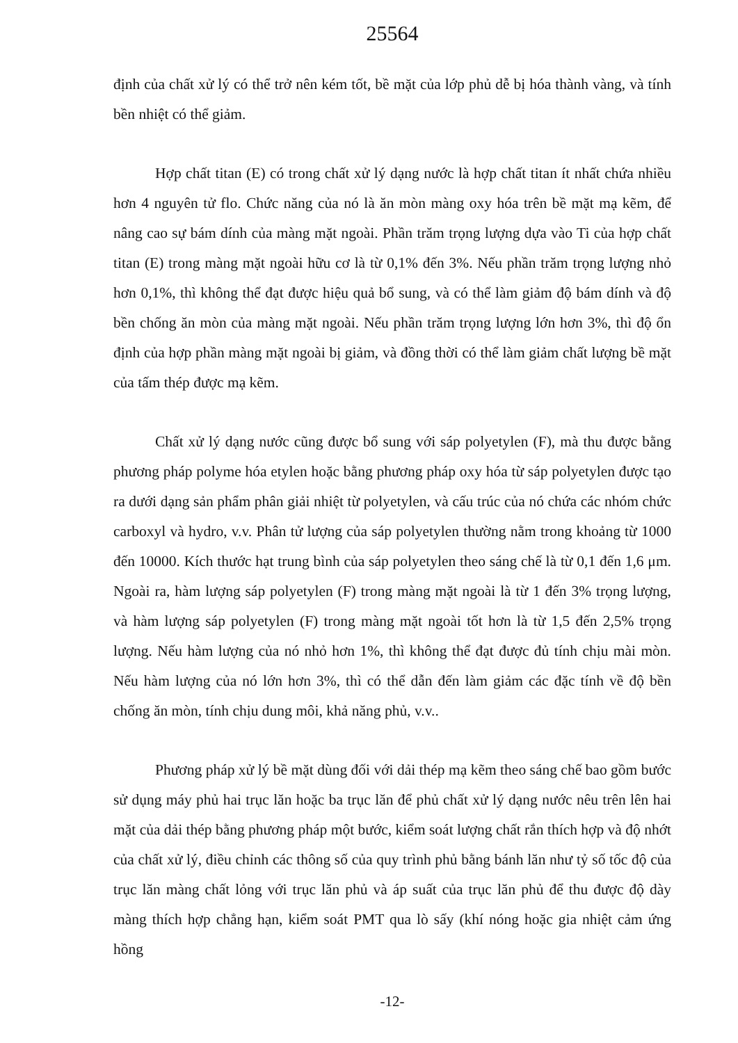25564
định của chất xử lý có thể trở nên kém tốt, bề mặt của lớp phủ dễ bị hóa thành vàng, và tính bền nhiệt có thể giảm.
Hợp chất titan (E) có trong chất xử lý dạng nước là hợp chất titan ít nhất chứa nhiều hơn 4 nguyên tử flo. Chức năng của nó là ăn mòn màng oxy hóa trên bề mặt mạ kẽm, để nâng cao sự bám dính của màng mặt ngoài. Phần trăm trọng lượng dựa vào Ti của hợp chất titan (E) trong màng mặt ngoài hữu cơ là từ 0,1% đến 3%. Nếu phần trăm trọng lượng nhỏ hơn 0,1%, thì không thể đạt được hiệu quả bổ sung, và có thể làm giảm độ bám dính và độ bền chống ăn mòn của màng mặt ngoài. Nếu phần trăm trọng lượng lớn hơn 3%, thì độ ổn định của hợp phần màng mặt ngoài bị giảm, và đồng thời có thể làm giảm chất lượng bề mặt của tấm thép được mạ kẽm.
Chất xử lý dạng nước cũng được bổ sung với sáp polyetylen (F), mà thu được bằng phương pháp polyme hóa etylen hoặc bằng phương pháp oxy hóa từ sáp polyetylen được tạo ra dưới dạng sản phẩm phân giải nhiệt từ polyetylen, và cấu trúc của nó chứa các nhóm chức carboxyl và hydro, v.v. Phân tử lượng của sáp polyetylen thường nằm trong khoảng từ 1000 đến 10000. Kích thước hạt trung bình của sáp polyetylen theo sáng chế là từ 0,1 đến 1,6 μm. Ngoài ra, hàm lượng sáp polyetylen (F) trong màng mặt ngoài là từ 1 đến 3% trọng lượng, và hàm lượng sáp polyetylen (F) trong màng mặt ngoài tốt hơn là từ 1,5 đến 2,5% trọng lượng. Nếu hàm lượng của nó nhỏ hơn 1%, thì không thể đạt được đủ tính chịu mài mòn. Nếu hàm lượng của nó lớn hơn 3%, thì có thể dẫn đến làm giảm các đặc tính về độ bền chống ăn mòn, tính chịu dung môi, khả năng phủ, v.v..
Phương pháp xử lý bề mặt dùng đối với dải thép mạ kẽm theo sáng chế bao gồm bước sử dụng máy phủ hai trục lăn hoặc ba trục lăn để phủ chất xử lý dạng nước nêu trên lên hai mặt của dải thép bằng phương pháp một bước, kiểm soát lượng chất rắn thích hợp và độ nhớt của chất xử lý, điều chỉnh các thông số của quy trình phủ bằng bánh lăn như tỷ số tốc độ của trục lăn màng chất lỏng với trục lăn phủ và áp suất của trục lăn phủ để thu được độ dày màng thích hợp chẳng hạn, kiểm soát PMT qua lò sấy (khí nóng hoặc gia nhiệt cảm ứng hồng
-12-